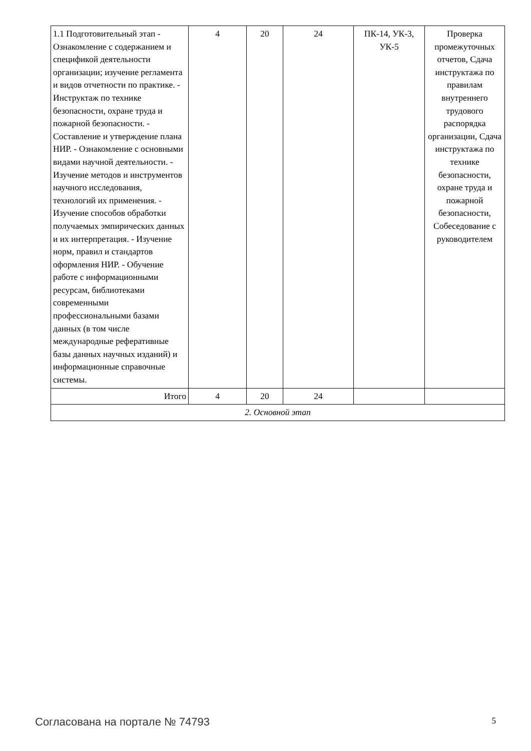| 1.1 Подготовительный этап - Ознакомление с содержанием и спецификой деятельности организации; изучение регламента и видов отчетности по практике. - Инструктаж по технике безопасности, охране труда и пожарной безопасности. - Составление и утверждение плана НИР. - Ознакомление с основными видами научной деятельности. - Изучение методов и инструментов научного исследования, технологий их применения. - Изучение способов обработки получаемых эмпирических данных и их интерпретация. - Изучение норм, правил и стандартов оформления НИР. - Обучение работе с информационными ресурсам, библиотеками современными профессиональными базами данных (в том числе международные реферативные базы данных научных изданий) и информационные справочные системы. | 4 | 20 | 24 | ПК-14, УК-3, УК-5 | Проверка промежуточных отчетов, Сдача инструктажа по правилам внутреннего трудового распорядка организации, Сдача инструктажа по технике безопасности, охране труда и пожарной безопасности, Собеседование с руководителем |
| Итого | 4 | 20 | 24 | | |
| 2. Основной этап | | | | | |
Согласована на портале № 74793 5